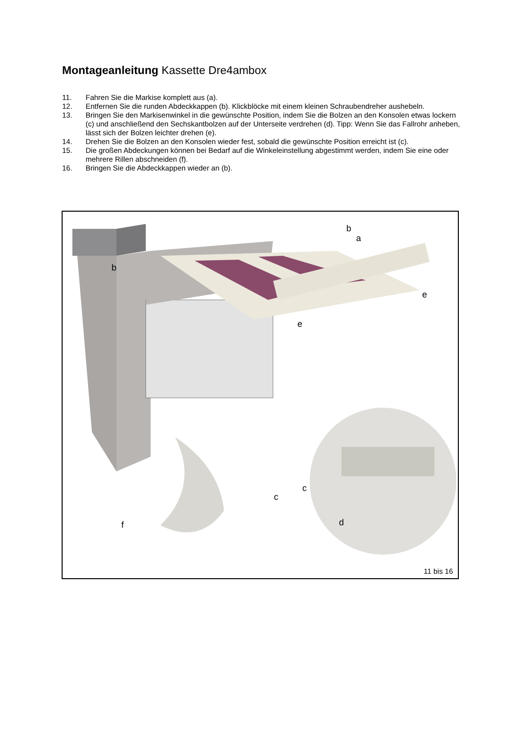Montageanleitung Kassette Dre4ambox
11. Fahren Sie die Markise komplett aus (a).
12. Entfernen Sie die runden Abdeckkappen (b). Klickblöcke mit einem kleinen Schraubendreher aushebeln.
13. Bringen Sie den Markisenwinkel in die gewünschte Position, indem Sie die Bolzen an den Konsolen etwas lockern (c) und anschließend den Sechskantbolzen auf der Unterseite verdrehen (d). Tipp: Wenn Sie das Fallrohr anheben, lässt sich der Bolzen leichter drehen (e).
14. Drehen Sie die Bolzen an den Konsolen wieder fest, sobald die gewünschte Position erreicht ist (c).
15. Die großen Abdeckungen können bei Bedarf auf die Winkeleinstellung abgestimmt werden, indem Sie eine oder mehrere Rillen abschneiden (f).
16. Bringen Sie die Abdeckkappen wieder an (b).
b
a
b
e
e
c
c
d
f
11 bis 16